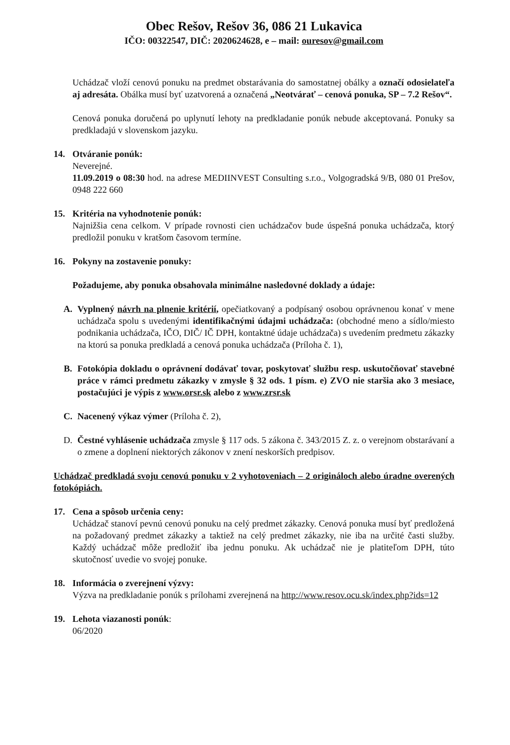Obec Rešov, Rešov 36, 086 21 Lukavica
IČO: 00322547, DIČ: 2020624628, e – mail: ouresov@gmail.com
Uchádzač vloží cenovú ponuku na predmet obstarávania do samostatnej obálky a označí odosielateľa aj adresáta. Obálka musí byť uzatvorená a označená „Neotvárať – cenová ponuka, SP – 7.2 Rešov“.
Cenová ponuka doručená po uplynutí lehoty na predkladanie ponúk nebude akceptovaná. Ponuky sa predkladajú v slovenskom jazyku.
14. Otváranie ponúk:
Neverejné.
11.09.2019 o 08:30 hod. na adrese MEDIINVEST Consulting s.r.o., Volgogradská 9/B, 080 01 Prešov, 0948 222 660
15. Kritéria na vyhodnotenie ponúk:
Najnižšia cena celkom. V prípade rovnosti cien uchádzačov bude úspešná ponuka uchádzača, ktorý predložil ponuku v kratšom časovom termíne.
16. Pokyny na zostavenie ponuky:
Požadujeme, aby ponuka obsahovala minimálne nasledovné doklady a údaje:
A. Vyplnený návrh na plnenie kritérií, opečiatkovaný a podpísaný osobou oprávnenou konať v mene uchádzača spolu s uvedenými identifikačnými údajmi uchádzača: (obchodné meno a sídlo/miesto podnikania uchádzača, IČO, DIČ/ IČ DPH, kontaktné údaje uchádzača) s uvedením predmetu zákazky na ktorú sa ponuka predkladá a cenová ponuka uchádzača (Príloha č. 1),
B. Fotokópia dokladu o oprávnení dodávať tovar, poskytovať službu resp. uskutočňovať stavebné práce v rámci predmetu zákazky v zmysle § 32 ods. 1 písm. e) ZVO nie staršia ako 3 mesiace, postačujúci je výpis z www.orsr.sk alebo z www.zrsr.sk
C. Nacenený výkaz výmer (Príloha č. 2),
D. Čestné vyhlásenie uchádzača zmysle § 117 ods. 5 zákona č. 343/2015 Z. z. o verejnom obstarávaní a o zmene a doplnení niektorých zákonov v znení neskorších predpisov.
Uchádzač predkladá svoju cenovú ponuku v 2 vyhotoveniach – 2 origináloch alebo úradne overených fotokópiách.
17. Cena a spôsob určenia ceny:
Uchádzač stanoví pevnú cenovú ponuku na celý predmet zákazky. Cenová ponuka musí byť predložená na požadovaný predmet zákazky a taktiež na celý predmet zákazky, nie iba na určité časti služby. Každý uchádzač môže predložiť iba jednu ponuku. Ak uchádzač nie je platiteľom DPH, túto skutočnosť uvedie vo svojej ponuke.
18. Informácia o zverejnení výzvy:
Výzva na predkladanie ponúk s prílohami zverejnená na http://www.resov.ocu.sk/index.php?ids=12
19. Lehota viazanosti ponúk:
06/2020